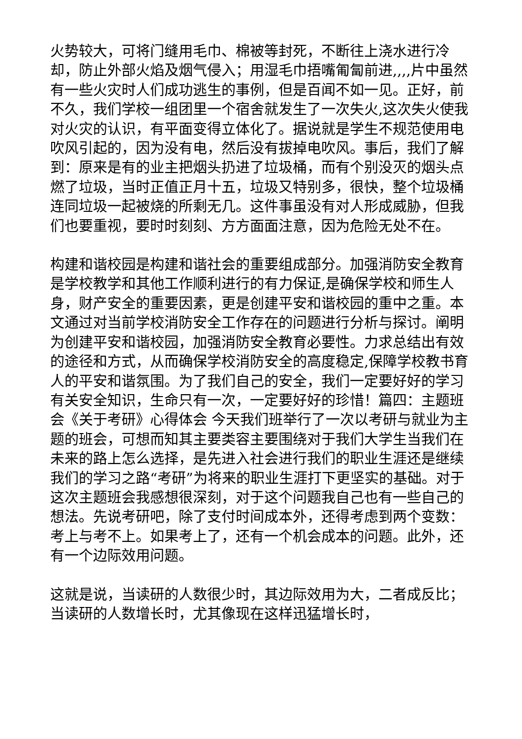火势较大，可将门缝用毛巾、棉被等封死，不断往上浇水进行冷却，防止外部火焰及烟气侵入；用湿毛巾捂嘴匍匐前进,,,,片中虽然有一些火灾时人们成功逃生的事例，但是百闻不如一见。正好，前不久，我们学校一组团里一个宿舍就发生了一次失火,这次失火使我对火灾的认识，有平面变得立体化了。据说就是学生不规范使用电吹风引起的，因为没有电，然后没有拔掉电吹风。事后，我们了解到：原来是有的业主把烟头扔进了垃圾桶，而有个别没灭的烟头点燃了垃圾，当时正值正月十五，垃圾又特别多，很快，整个垃圾桶连同垃圾一起被烧的所剩无几。这件事虽没有对人形成威胁，但我们也要重视，要时时刻刻、方方面面注意，因为危险无处不在。
构建和谐校园是构建和谐社会的重要组成部分。加强消防安全教育是学校教学和其他工作顺利进行的有力保证,是确保学校和师生人身，财产安全的重要因素，更是创建平安和谐校园的重中之重。本文通过对当前学校消防安全工作存在的问题进行分析与探讨。阐明为创建平安和谐校园，加强消防安全教育必要性。力求总结出有效的途径和方式，从而确保学校消防安全的高度稳定,保障学校教书育人的平安和谐氛围。为了我们自己的安全，我们一定要好好的学习有关安全知识，生命只有一次，一定要好好的珍惜！篇四：主题班会《关于考研》心得体会 今天我们班举行了一次以考研与就业为主题的班会，可想而知其主要类容主要围绕对于我们大学生当我们在未来的路上怎么选择，是先进入社会进行我们的职业生涯还是继续我们的学习之路“考研”为将来的职业生涯打下更坚实的基础。对于这次主题班会我感想很深刻，对于这个问题我自己也有一些自己的想法。先说考研吧，除了支付时间成本外，还得考虑到两个变数：考上与考不上。如果考上了，还有一个机会成本的问题。此外，还有一个边际效用问题。
这就是说，当读研的人数很少时，其边际效用为大，二者成反比；当读研的人数增长时，尤其像现在这样迅猛增长时，